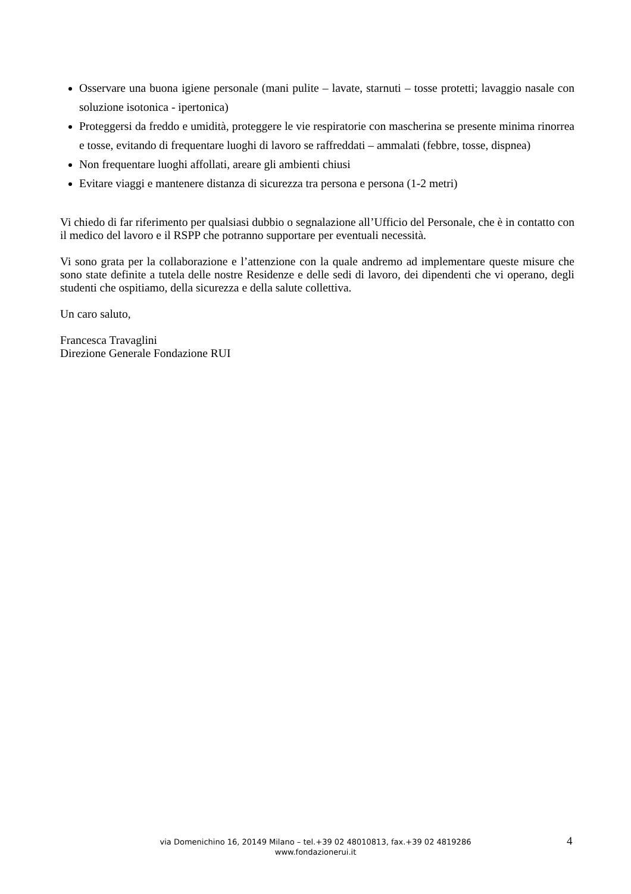Osservare una buona igiene personale (mani pulite – lavate, starnuti – tosse protetti; lavaggio nasale con soluzione isotonica - ipertonica)
Proteggersi da freddo e umidità, proteggere le vie respiratorie con mascherina se presente minima rinorrea e tosse, evitando di frequentare luoghi di lavoro se raffreddati – ammalati (febbre, tosse, dispnea)
Non frequentare luoghi affollati, areare gli ambienti chiusi
Evitare viaggi e mantenere distanza di sicurezza tra persona e persona (1-2 metri)
Vi chiedo di far riferimento per qualsiasi dubbio o segnalazione all’Ufficio del Personale, che è in contatto con il medico del lavoro e il RSPP che potranno supportare per eventuali necessità.
Vi sono grata per la collaborazione e l’attenzione con la quale andremo ad implementare queste misure che sono state definite a tutela delle nostre Residenze e delle sedi di lavoro, dei dipendenti che vi operano, degli studenti che ospitiamo, della sicurezza e della salute collettiva.
Un caro saluto,
Francesca Travaglini
Direzione Generale Fondazione RUI
via Domenichino 16, 20149 Milano – tel.+39 02 48010813, fax.+39 02 4819286
www.fondazionerui.it
4